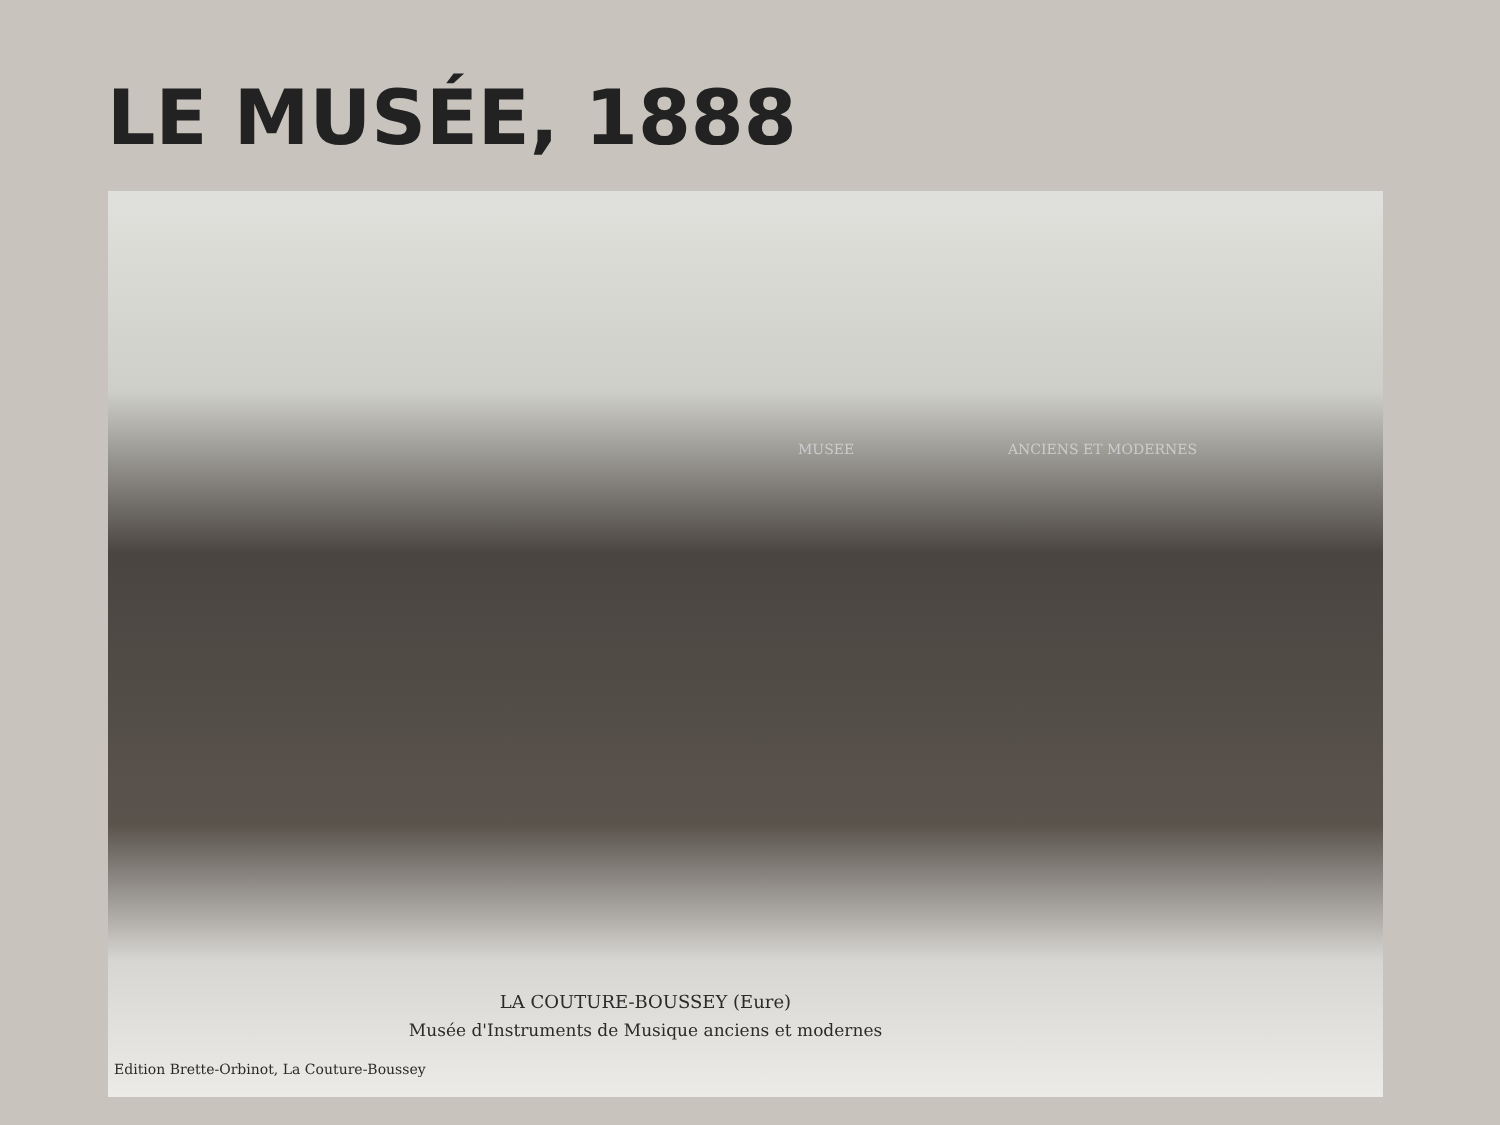LE MUSÉE, 1888
MUSEE ANCIENS ET MODERNES
LA COUTURE-BOUSSEY (Eure)
Musée d'Instruments de Musique anciens et modernes
Edition Brette-Orbinot, La Couture-Boussey